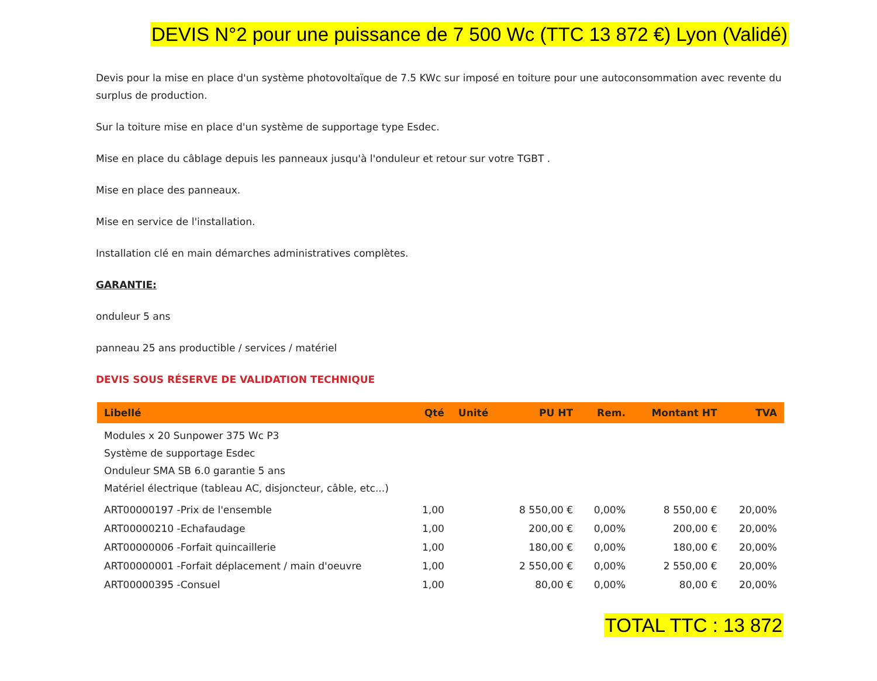DEVIS N°2 pour une puissance de 7 500 Wc (TTC 13 872 €) Lyon (Validé)
Devis pour la mise en place d'un système photovoltaïque de 7.5 KWc sur imposé en toiture pour une autoconsommation avec revente du surplus de production.
Sur la toiture mise en place d'un système de supportage type Esdec.
Mise en place du câblage depuis les panneaux jusqu'à l'onduleur et retour sur votre TGBT .
Mise en place des panneaux.
Mise en service de l'installation.
Installation clé en main démarches administratives complètes.
GARANTIE:
onduleur 5 ans
panneau 25 ans productible / services / matériel
DEVIS SOUS RÉSERVE DE VALIDATION TECHNIQUE
| Libellé | Qté | Unité | PU HT | Rem. | Montant HT | TVA |
| --- | --- | --- | --- | --- | --- | --- |
| Modules x 20 Sunpower 375 Wc P3 Système de supportage Esdec Onduleur SMA SB 6.0 garantie 5 ans Matériel électrique (tableau AC, disjoncteur, câble, etc...) | | | | | | |
| ART00000197 -Prix de l'ensemble | 1,00 | | 8 550,00 € | 0,00% | 8 550,00 € | 20,00% |
| ART00000210 -Echafaudage | 1,00 | | 200,00 € | 0,00% | 200,00 € | 20,00% |
| ART00000006 -Forfait quincaillerie | 1,00 | | 180,00 € | 0,00% | 180,00 € | 20,00% |
| ART00000001 -Forfait déplacement / main d'oeuvre | 1,00 | | 2 550,00 € | 0,00% | 2 550,00 € | 20,00% |
| ART00000395 -Consuel | 1,00 | | 80,00 € | 0,00% | 80,00 € | 20,00% |
TOTAL TTC : 13 872